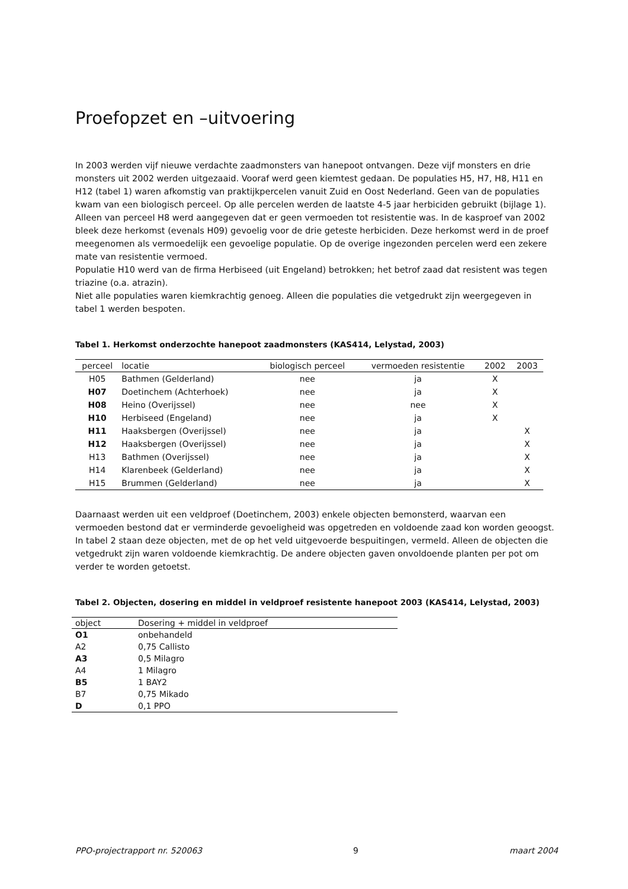Proefopzet en –uitvoering
In 2003 werden vijf nieuwe verdachte zaadmonsters van hanepoot ontvangen. Deze vijf monsters en drie monsters uit 2002 werden uitgezaaid. Vooraf werd geen kiemtest gedaan. De populaties H5, H7, H8, H11 en H12 (tabel 1) waren afkomstig van praktijkpercelen vanuit Zuid en Oost Nederland. Geen van de populaties kwam van een biologisch perceel. Op alle percelen werden de laatste 4-5 jaar herbiciden gebruikt (bijlage 1). Alleen van perceel H8 werd aangegeven dat er geen vermoeden tot resistentie was. In de kasproef van 2002 bleek deze herkomst (evenals H09) gevoelig voor de drie geteste herbiciden. Deze herkomst werd in de proef meegenomen als vermoedelijk een gevoelige populatie. Op de overige ingezonden percelen werd een zekere mate van resistentie vermoed.
Populatie H10 werd van de firma Herbiseed (uit Engeland) betrokken; het betrof zaad dat resistent was tegen triazine (o.a. atrazin).
Niet alle populaties waren kiemkrachtig genoeg. Alleen die populaties die vetgedrukt zijn weergegeven in tabel 1 werden bespoten.
Tabel 1. Herkomst onderzochte hanepoot zaadmonsters (KAS414, Lelystad, 2003)
| perceel | locatie | biologisch perceel | vermoeden resistentie | 2002 | 2003 |
| --- | --- | --- | --- | --- | --- |
| H05 | Bathmen (Gelderland) | nee | ja | X | |
| H07 | Doetinchem (Achterhoek) | nee | ja | X | |
| H08 | Heino (Overijssel) | nee | nee | X | |
| H10 | Herbiseed (Engeland) | nee | ja | X | |
| H11 | Haaksbergen (Overijssel) | nee | ja | | X |
| H12 | Haaksbergen (Overijssel) | nee | ja | | X |
| H13 | Bathmen (Overijssel) | nee | ja | | X |
| H14 | Klarenbeek (Gelderland) | nee | ja | | X |
| H15 | Brummen (Gelderland) | nee | ja | | X |
Daarnaast werden uit een veldproef (Doetinchem, 2003) enkele objecten bemonsterd, waarvan een vermoeden bestond dat er verminderde gevoeligheid was opgetreden en voldoende zaad kon worden geoogst. In tabel 2 staan deze objecten, met de op het veld uitgevoerde bespuitingen, vermeld. Alleen de objecten die vetgedrukt zijn waren voldoende kiemkrachtig. De andere objecten gaven onvoldoende planten per pot om verder te worden getoetst.
Tabel 2. Objecten, dosering en middel in veldproef resistente hanepoot 2003 (KAS414, Lelystad, 2003)
| object | Dosering + middel in veldproef |
| --- | --- |
| O1 | onbehandeld |
| A2 | 0,75 Callisto |
| A3 | 0,5 Milagro |
| A4 | 1 Milagro |
| B5 | 1 BAY2 |
| B7 | 0,75 Mikado |
| D | 0,1 PPO |
PPO-projectrapport nr. 520063 9 maart 2004